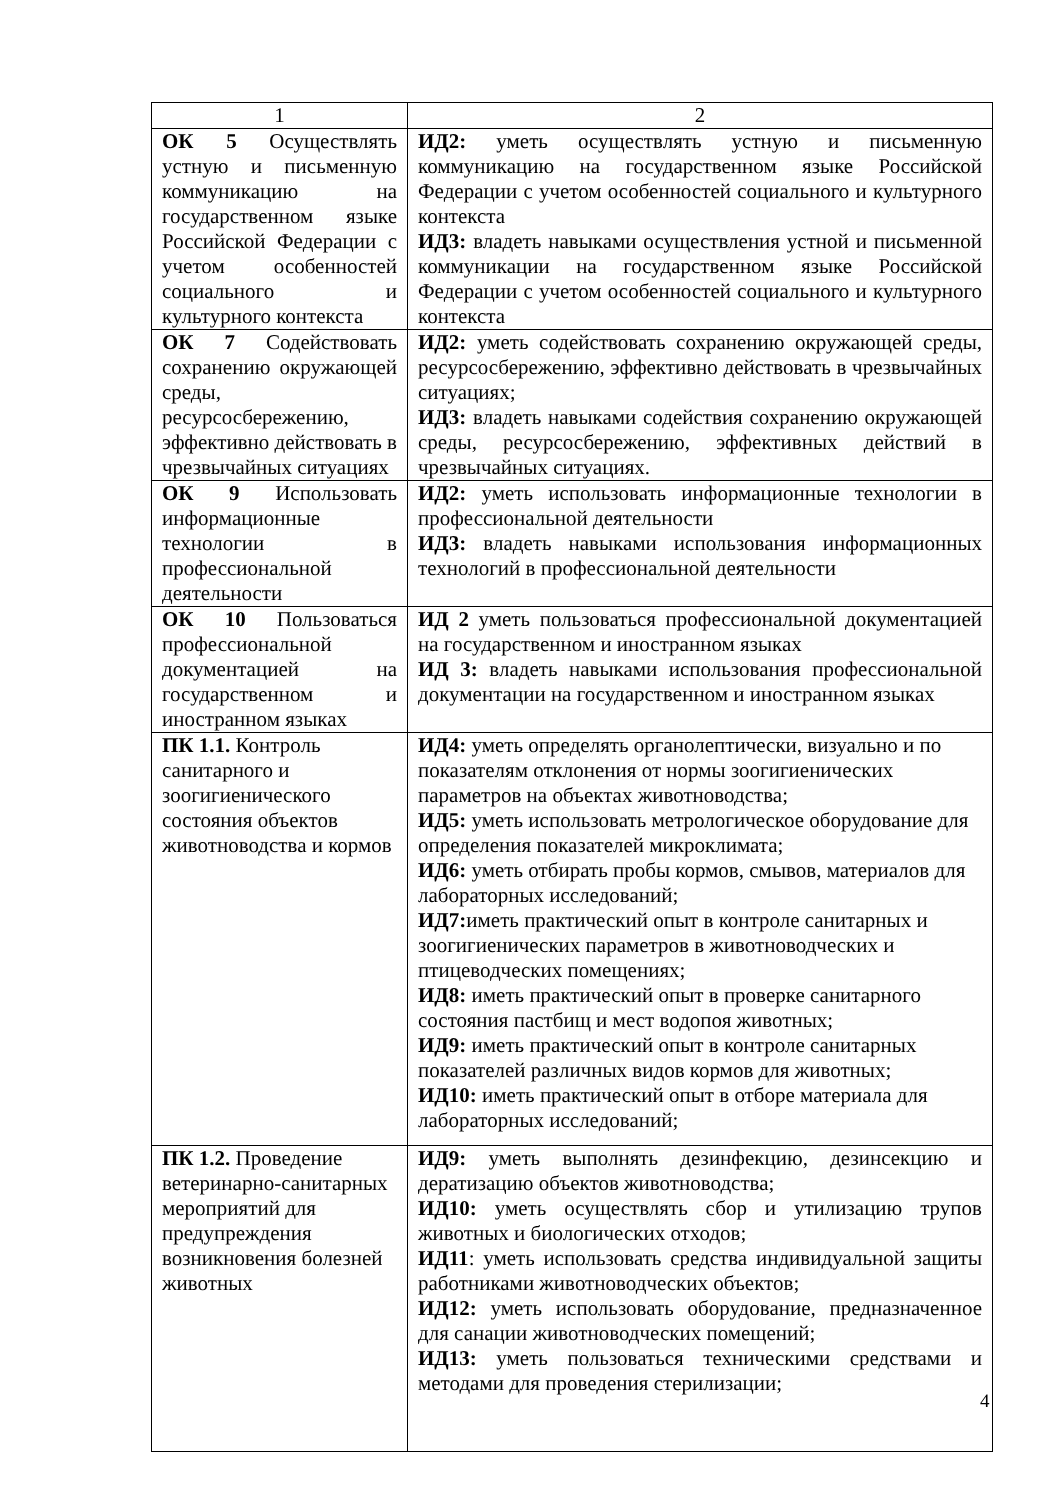| 1 | 2 |
| --- | --- |
| ОК 5 Осуществлять устную и письменную коммуникацию на государственном языке Российской Федерации с учетом особенностей социального и культурного контекста | ИД2: уметь осуществлять устную и письменную коммуникацию на государственном языке Российской Федерации с учетом особенностей социального и культурного контекста ИД3: владеть навыками осуществления устной и письменной коммуникации на государственном языке Российской Федерации с учетом особенностей социального и культурного контекста |
| ОК 7 Содействовать сохранению окружающей среды, ресурсосбережению, эффективно действовать в чрезвычайных ситуациях | ИД2: уметь содействовать сохранению окружающей среды, ресурсосбережению, эффективно действовать в чрезвычайных ситуациях; ИД3: владеть навыками содействия сохранению окружающей среды, ресурсосбережению, эффективных действий в чрезвычайных ситуациях. |
| ОК 9 Использовать информационные технологии в профессиональной деятельности | ИД2: уметь использовать информационные технологии в профессиональной деятельности ИД3: владеть навыками использования информационных технологий в профессиональной деятельности |
| ОК 10 Пользоваться профессиональной документацией на государственном и иностранном языках | ИД 2 уметь пользоваться профессиональной документацией на государственном и иностранном языках ИД 3: владеть навыками использования профессиональной документации на государственном и иностранном языках |
| ПК 1.1. Контроль санитарного и зоогигиенического состояния объектов животноводства и кормов | ИД4: уметь определять органолептически, визуально и по показателям отклонения от нормы зоогигиенических параметров на объектах животноводства; ИД5: уметь использовать метрологическое оборудование для определения показателей микроклимата; ИД6: уметь отбирать пробы кормов, смывов, материалов для лабораторных исследований; ИД7: иметь практический опыт в контроле санитарных и зоогигиенических параметров в животноводческих и птицеводческих помещениях; ИД8: иметь практический опыт в проверке санитарного состояния пастбищ и мест водопоя животных; ИД9: иметь практический опыт в контроле санитарных показателей различных видов кормов для животных; ИД10: иметь практический опыт в отборе материала для лабораторных исследований; |
| ПК 1.2. Проведение ветеринарно-санитарных мероприятий для предупреждения возникновения болезней животных | ИД9: уметь выполнять дезинфекцию, дезинсекцию и дератизацию объектов животноводства; ИД10: уметь осуществлять сбор и утилизацию трупов животных и биологических отходов; ИД11 : уметь использовать средства индивидуальной защиты работниками животноводческих объектов; ИД12: уметь использовать оборудование, предназначенное для санации животноводческих помещений; ИД13: уметь пользоваться техническими средствами и методами для проведения стерилизации; |
4